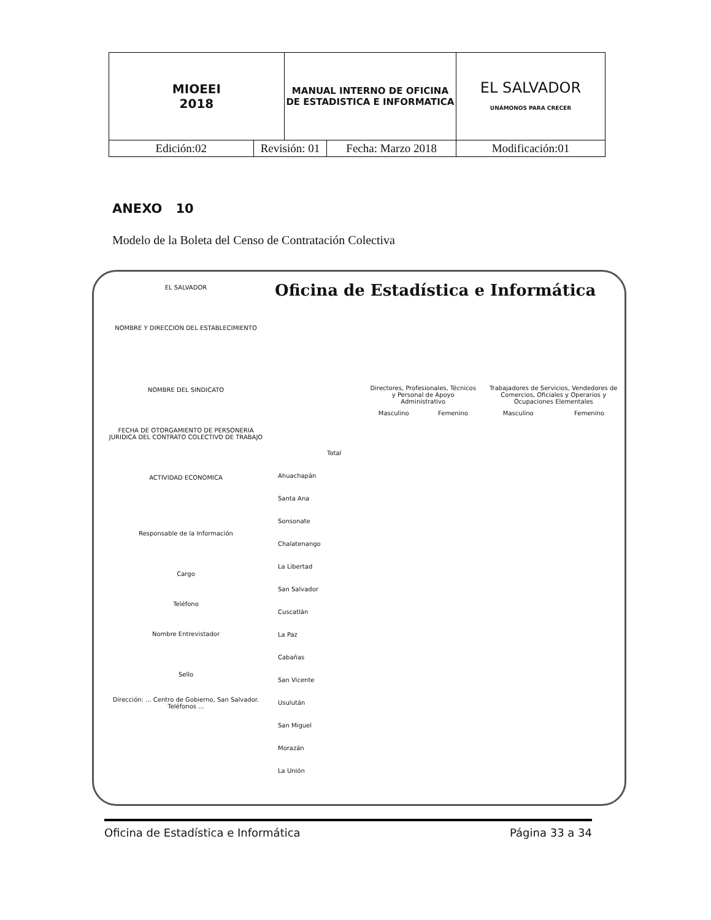| MIOEEI 2018 | | MANUAL INTERNO DE OFICINA DE ESTADISTICA E INFORMATICA | | EL SALVADOR UNÁMONOS PARA CRECER |
| Edición:02 | Revisión: 01 | | Fecha: Marzo 2018 | Modificación:01 |
ANEXO 10
Modelo de la Boleta del Censo de Contratación Colectiva
Oficina de Estadística e Informática
EL SALVADOR
NOMBRE Y DIRECCION DEL ESTABLECIMIENTO
NOMBRE DEL SINDICATO
FECHA DE OTORGAMIENTO DE PERSONERIA JURIDICA DEL CONTRATO COLECTIVO DE TRABAJO
ACTIVIDAD ECONOMICA
Responsable de la Información
Cargo
Teléfono
Nombre Entrevistador
Sello
Dirección: ... Centro de Gobierno, San Salvador. Teléfonos ...
| Directores, Profesionales, Técnicos y Personal de Apoyo Administrativo | | Trabajadores de Servicios, Vendedores de Comercios, Oficiales y Operarios y Ocupaciones Elementales | |
| Masculino | Femenino | Masculino | Femenino |
Total
Ahuachapán
Santa Ana
Sonsonate
Chalatenango
La Libertad
San Salvador
Cuscatlán
La Paz
Cabañas
San Vicente
Usulután
San Miguel
Morazán
La Unión
Oficina de Estadística e Informática Página 33 a 34